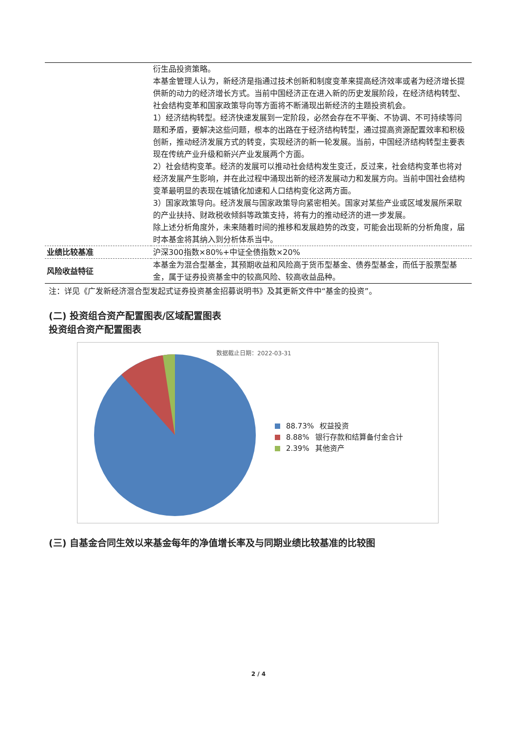| | 衍生品投资策略。 本基金管理人认为，新经济是指通过技术创新和制度变革来提高经济效率或者为经济增长提供新的动力的经济增长方式。当前中国经济正在进入新的历史发展阶段，在经济结构转型、社会结构变革和国家政策导向等方面将不断涌现出新经济的主题投资机会。 1）经济结构转型。经济快速发展到一定阶段，必然会存在不平衡、不协调、不可持续等问题和矛盾，要解决这些问题，根本的出路在于经济结构转型，通过提高资源配置效率和积极创新，推动经济发展方式的转变，实现经济的新一轮发展。当前，中国经济结构转型主要表现在传统产业升级和新兴产业发展两个方面。 2）社会结构变革。经济的发展可以推动社会结构发生变迁，反过来，社会结构变革也将对经济发展产生影响，并在此过程中涌现出新的经济发展动力和发展方向。当前中国社会结构变革最明显的表现在城镇化加速和人口结构变化这两方面。 3）国家政策导向。经济发展与国家政策导向紧密相关。国家对某些产业或区域发展所采取的产业扶持、财政税收倾斜等政策支持，将有力的推动经济的进一步发展。 除上述分析角度外，未来随着时间的推移和发展趋势的改变，可能会出现新的分析角度，届时本基金将其纳入到分析体系当中。 |
| 业绩比较基准 | 沪深300指数×80%+中证全债指数×20% |
| 风险收益特征 | 本基金为混合型基金，其预期收益和风险高于货币型基金、债券型基金，而低于股票型基金，属于证券投资基金中的较高风险、较高收益品种。 |
注：详见《广发新经济混合型发起式证券投资基金招募说明书》及其更新文件中“基金的投资”。
(二) 投资组合资产配置图表/区域配置图表
投资组合资产配置图表
数据截止日期：2022-03-31
88.73% 权益投资
8.88% 银行存款和结算备付金合计
2.39% 其他资产
(三) 自基金合同生效以来基金每年的净值增长率及与同期业绩比较基准的比较图
2 / 4